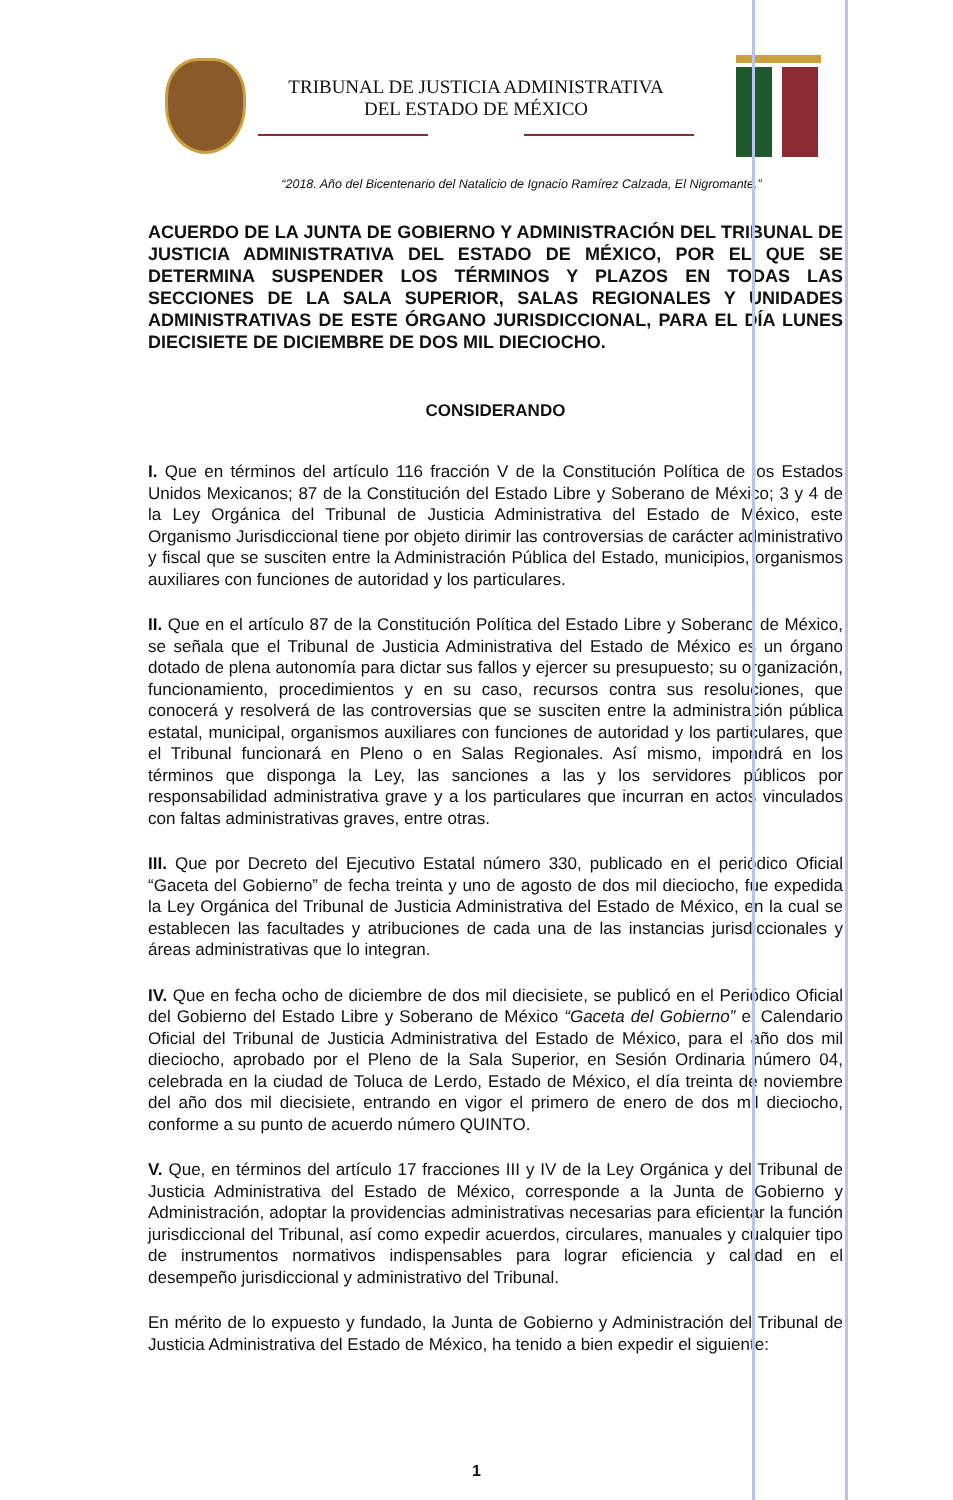TRIBUNAL DE JUSTICIA ADMINISTRATIVA
DEL ESTADO DE MÉXICO
“2018. Año del Bicentenario del Natalicio de Ignacio Ramírez Calzada, El Nigromante.”
ACUERDO DE LA JUNTA DE GOBIERNO Y ADMINISTRACIÓN DEL TRIBUNAL DE JUSTICIA ADMINISTRATIVA DEL ESTADO DE MÉXICO, POR EL QUE SE DETERMINA SUSPENDER LOS TÉRMINOS Y PLAZOS EN TODAS LAS SECCIONES DE LA SALA SUPERIOR, SALAS REGIONALES Y UNIDADES ADMINISTRATIVAS DE ESTE ÓRGANO JURISDICCIONAL, PARA EL DÍA LUNES DIECISIETE DE DICIEMBRE DE DOS MIL DIECIOCHO.
CONSIDERANDO
I. Que en términos del artículo 116 fracción V de la Constitución Política de los Estados Unidos Mexicanos; 87 de la Constitución del Estado Libre y Soberano de México; 3 y 4 de la Ley Orgánica del Tribunal de Justicia Administrativa del Estado de México, este Organismo Jurisdiccional tiene por objeto dirimir las controversias de carácter administrativo y fiscal que se susciten entre la Administración Pública del Estado, municipios, organismos auxiliares con funciones de autoridad y los particulares.
II. Que en el artículo 87 de la Constitución Política del Estado Libre y Soberano de México, se señala que el Tribunal de Justicia Administrativa del Estado de México es un órgano dotado de plena autonomía para dictar sus fallos y ejercer su presupuesto; su organización, funcionamiento, procedimientos y en su caso, recursos contra sus resoluciones, que conocerá y resolverá de las controversias que se susciten entre la administración pública estatal, municipal, organismos auxiliares con funciones de autoridad y los particulares, que el Tribunal funcionará en Pleno o en Salas Regionales. Así mismo, impondrá en los términos que disponga la Ley, las sanciones a las y los servidores públicos por responsabilidad administrativa grave y a los particulares que incurran en actos vinculados con faltas administrativas graves, entre otras.
III. Que por Decreto del Ejecutivo Estatal número 330, publicado en el periódico Oficial “Gaceta del Gobierno” de fecha treinta y uno de agosto de dos mil dieciocho, fue expedida la Ley Orgánica del Tribunal de Justicia Administrativa del Estado de México, en la cual se establecen las facultades y atribuciones de cada una de las instancias jurisdiccionales y áreas administrativas que lo integran.
IV. Que en fecha ocho de diciembre de dos mil diecisiete, se publicó en el Periódico Oficial del Gobierno del Estado Libre y Soberano de México “Gaceta del Gobierno” el Calendario Oficial del Tribunal de Justicia Administrativa del Estado de México, para el año dos mil dieciocho, aprobado por el Pleno de la Sala Superior, en Sesión Ordinaria número 04, celebrada en la ciudad de Toluca de Lerdo, Estado de México, el día treinta de noviembre del año dos mil diecisiete, entrando en vigor el primero de enero de dos mil dieciocho, conforme a su punto de acuerdo número QUINTO.
V. Que, en términos del artículo 17 fracciones III y IV de la Ley Orgánica y del Tribunal de Justicia Administrativa del Estado de México, corresponde a la Junta de Gobierno y Administración, adoptar la providencias administrativas necesarias para eficientar la función jurisdiccional del Tribunal, así como expedir acuerdos, circulares, manuales y cualquier tipo de instrumentos normativos indispensables para lograr eficiencia y calidad en el desempeño jurisdiccional y administrativo del Tribunal.
En mérito de lo expuesto y fundado, la Junta de Gobierno y Administración del Tribunal de Justicia Administrativa del Estado de México, ha tenido a bien expedir el siguiente:
1